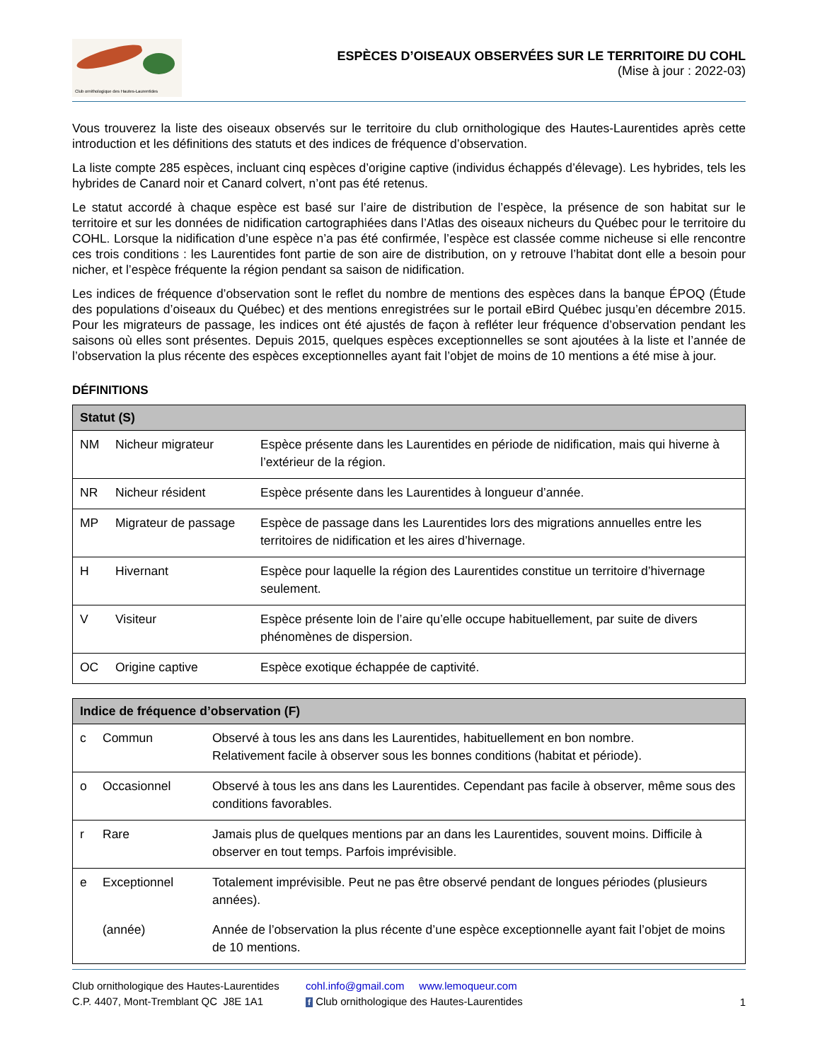Club ornithologique des Hautes-Laurentides
ESPÈCES D’OISEAUX OBSERVÉES SUR LE TERRITOIRE DU COHL
(Mise à jour : 2022-03)
Vous trouverez la liste des oiseaux observés sur le territoire du club ornithologique des Hautes-Laurentides après cette introduction et les définitions des statuts et des indices de fréquence d’observation.
La liste compte 285 espèces, incluant cinq espèces d’origine captive (individus échappés d’élevage). Les hybrides, tels les hybrides de Canard noir et Canard colvert, n’ont pas été retenus.
Le statut accordé à chaque espèce est basé sur l’aire de distribution de l’espèce, la présence de son habitat sur le territoire et sur les données de nidification cartographiées dans l’Atlas des oiseaux nicheurs du Québec pour le territoire du COHL. Lorsque la nidification d’une espèce n’a pas été confirmée, l’espèce est classée comme nicheuse si elle rencontre ces trois conditions : les Laurentides font partie de son aire de distribution, on y retrouve l’habitat dont elle a besoin pour nicher, et l’espèce fréquente la région pendant sa saison de nidification.
Les indices de fréquence d’observation sont le reflet du nombre de mentions des espèces dans la banque ÉPOQ (Étude des populations d’oiseaux du Québec) et des mentions enregistrées sur le portail eBird Québec jusqu’en décembre 2015. Pour les migrateurs de passage, les indices ont été ajustés de façon à refléter leur fréquence d’observation pendant les saisons où elles sont présentes. Depuis 2015, quelques espèces exceptionnelles se sont ajoutées à la liste et l’année de l’observation la plus récente des espèces exceptionnelles ayant fait l’objet de moins de 10 mentions a été mise à jour.
DÉFINITIONS
| Statut (S) | | |
| --- | --- | --- |
| NM | Nicheur migrateur | Espèce présente dans les Laurentides en période de nidification, mais qui hiverne à l’extérieur de la région. |
| NR | Nicheur résident | Espèce présente dans les Laurentides à longueur d’année. |
| MP | Migrateur de passage | Espèce de passage dans les Laurentides lors des migrations annuelles entre les territoires de nidification et les aires d’hivernage. |
| H | Hivernant | Espèce pour laquelle la région des Laurentides constitue un territoire d’hivernage seulement. |
| V | Visiteur | Espèce présente loin de l’aire qu’elle occupe habituellement, par suite de divers phénomènes de dispersion. |
| OC | Origine captive | Espèce exotique échappée de captivité. |
| Indice de fréquence d’observation (F) | | |
| --- | --- | --- |
| c | Commun | Observé à tous les ans dans les Laurentides, habituellement en bon nombre. Relativement facile à observer sous les bonnes conditions (habitat et période). |
| o | Occasionnel | Observé à tous les ans dans les Laurentides. Cependant pas facile à observer, même sous des conditions favorables. |
| r | Rare | Jamais plus de quelques mentions par an dans les Laurentides, souvent moins. Difficile à observer en tout temps. Parfois imprévisible. |
| e | Exceptionnel | Totalement imprévisible. Peut ne pas être observé pendant de longues périodes (plusieurs années). |
| | (année) | Année de l’observation la plus récente d’une espèce exceptionnelle ayant fait l’objet de moins de 10 mentions. |
Club ornithologique des Hautes-Laurentides
C.P. 4407, Mont-Tremblant QC J8E 1A1
cohl.info@gmail.com www.lemoqueur.com
f Club ornithologique des Hautes-Laurentides
1